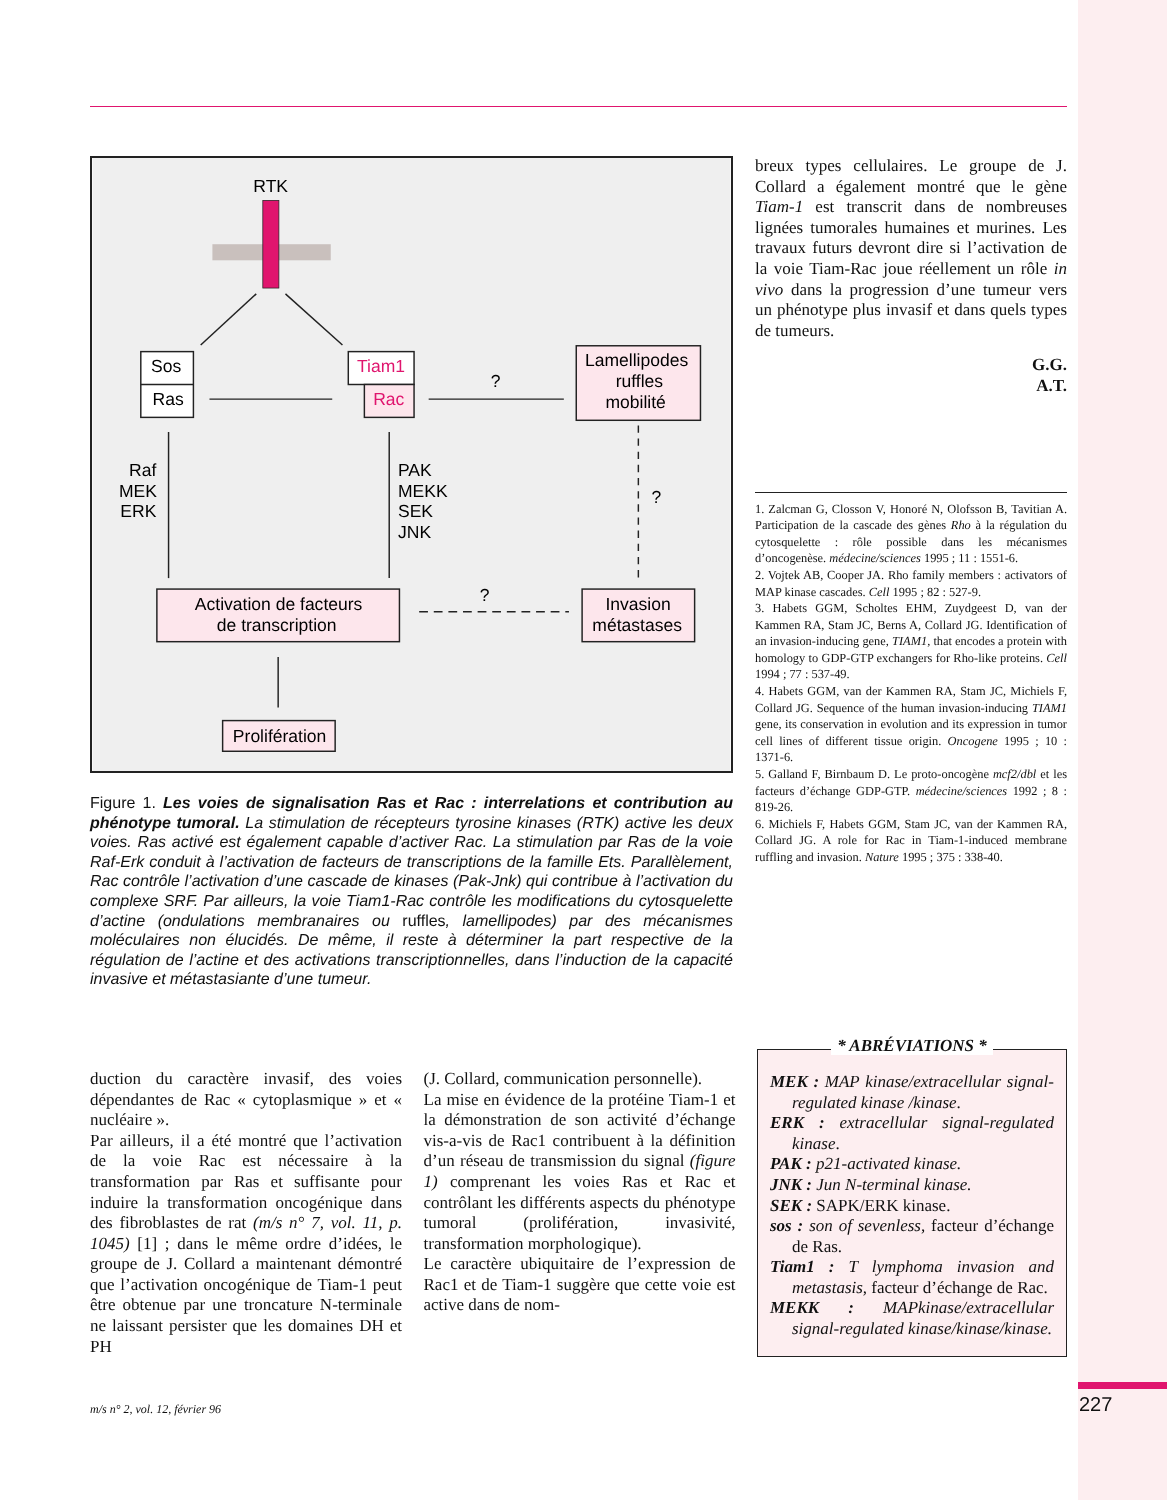RTK
Sos
Ras
Tiam1
Rac
?
Lamellipodes
ruffles
mobilité
Raf
MEK
ERK
PAK
MEKK
SEK
JNK
?
?
Activation de facteurs
de transcription
Invasion
métastases
Prolifération
Figure 1. Les voies de signalisation Ras et Rac : interrelations et contribution au phénotype tumoral. La stimulation de récepteurs tyrosine kinases (RTK) active les deux voies. Ras activé est également capable d’activer Rac. La stimulation par Ras de la voie Raf-Erk conduit à l’activation de facteurs de transcriptions de la famille Ets. Parallèlement, Rac contrôle l’activation d’une cascade de kinases (Pak-Jnk) qui contribue à l’activation du complexe SRF. Par ailleurs, la voie Tiam1-Rac contrôle les modifications du cytosquelette d’actine (ondulations membranaires ou ruffles, lamellipodes) par des mécanismes moléculaires non élucidés. De même, il reste à déterminer la part respective de la régulation de l’actine et des activations transcriptionnelles, dans l’induction de la capacité invasive et métastasiante d’une tumeur.
breux types cellulaires. Le groupe de J. Collard a également montré que le gène Tiam-1 est transcrit dans de nombreuses lignées tumorales humaines et murines. Les travaux futurs devront dire si l’activation de la voie Tiam-Rac joue réellement un rôle in vivo dans la progression d’une tumeur vers un phénotype plus invasif et dans quels types de tumeurs.
G.G.
A.T.
1. Zalcman G, Closson V, Honoré N, Olofsson B, Tavitian A. Participation de la cascade des gènes Rho à la régulation du cytosquelette : rôle possible dans les mécanismes d’oncogenèse. médecine/sciences 1995 ; 11 : 1551-6.
2. Vojtek AB, Cooper JA. Rho family members : activators of MAP kinase cascades. Cell 1995 ; 82 : 527-9.
3. Habets GGM, Scholtes EHM, Zuydgeest D, van der Kammen RA, Stam JC, Berns A, Collard JG. Identification of an invasion-inducing gene, TIAM1, that encodes a protein with homology to GDP-GTP exchangers for Rho-like proteins. Cell 1994 ; 77 : 537-49.
4. Habets GGM, van der Kammen RA, Stam JC, Michiels F, Collard JG. Sequence of the human invasion-inducing TIAM1 gene, its conservation in evolution and its expression in tumor cell lines of different tissue origin. Oncogene 1995 ; 10 : 1371-6.
5. Galland F, Birnbaum D. Le proto-oncogène mcf2/dbl et les facteurs d’échange GDP-GTP. médecine/sciences 1992 ; 8 : 819-26.
6. Michiels F, Habets GGM, Stam JC, van der Kammen RA, Collard JG. A role for Rac in Tiam-1-induced membrane ruffling and invasion. Nature 1995 ; 375 : 338-40.
duction du caractère invasif, des voies dépendantes de Rac « cytoplasmique » et « nucléaire ».
Par ailleurs, il a été montré que l’activation de la voie Rac est nécessaire à la transformation par Ras et suffisante pour induire la transformation oncogénique dans des fibroblastes de rat (m/s n° 7, vol. 11, p. 1045) [1] ; dans le même ordre d’idées, le groupe de J. Collard a maintenant démontré que l’activation oncogénique de Tiam-1 peut être obtenue par une troncature N-terminale ne laissant persister que les domaines DH et PH
(J. Collard, communication personnelle).
La mise en évidence de la protéine Tiam-1 et la démonstration de son activité d’échange vis-a-vis de Rac1 contribuent à la définition d’un réseau de transmission du signal (figure 1) comprenant les voies Ras et Rac et contrôlant les différents aspects du phénotype tumoral (prolifération, invasivité, transformation morphologique).
Le caractère ubiquitaire de l’expression de Rac1 et de Tiam-1 suggère que cette voie est active dans de nom-
* ABRÉVIATIONS *
MEK : MAP kinase/extracellular signal-regulated kinase /kinase.
ERK : extracellular signal-regulated kinase.
PAK : p21-activated kinase.
JNK : Jun N-terminal kinase.
SEK : SAPK/ERK kinase.
sos : son of sevenless, facteur d’échange de Ras.
Tiam1 : T lymphoma invasion and metastasis, facteur d’échange de Rac.
MEKK : MAPkinase/extracellular signal-regulated kinase/kinase/kinase.
m/s n° 2, vol. 12, février 96 227